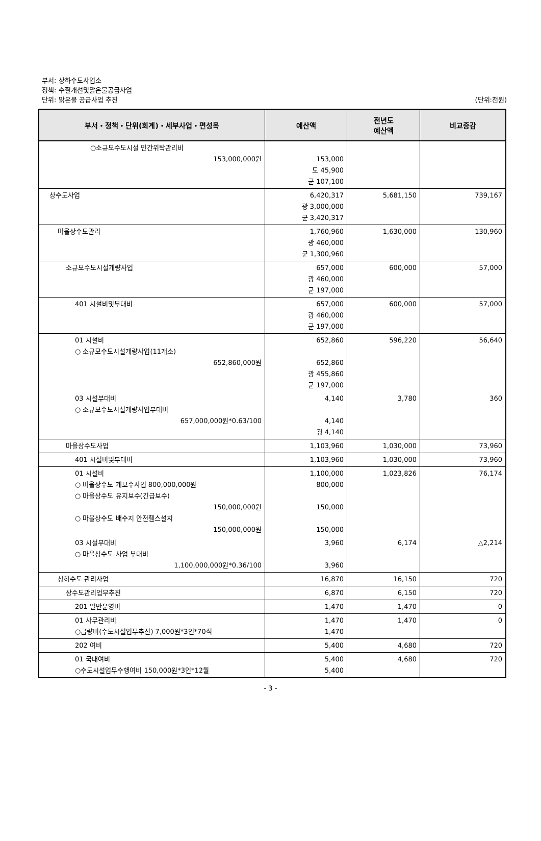부서: 상하수도사업소
정책: 수질개선및맑은물공급사업
단위: 맑은물 공급사업 추진
(단위:천원)
| 부서・정책・단위(회계)・세부사업・편성목 | 예산액 | 전년도 예산액 | 비교증감 |
| --- | --- | --- | --- |
| ○소규모수도시설 민간위탁관리비 153,000,000원 | 153,000 도 45,900 군 107,100 | | |
| 상수도사업 | 6,420,317 광 3,000,000 군 3,420,317 | 5,681,150 | 739,167 |
| 마을상수도관리 | 1,760,960 광 460,000 군 1,300,960 | 1,630,000 | 130,960 |
| 소규모수도시설개량사업 | 657,000 광 460,000 군 197,000 | 600,000 | 57,000 |
| 401 시설비및부대비 | 657,000 광 460,000 군 197,000 | 600,000 | 57,000 |
| 01 시설비 ○ 소규모수도시설개량사업(11개소) 652,860,000원 | 652,860 652,860 광 455,860 군 197,000 | 596,220 | 56,640 |
| 03 시설부대비 ○ 소규모수도시설개량사업부대비 657,000,000원*0.63/100 | 4,140 4,140 광 4,140 | 3,780 | 360 |
| 마을상수도사업 | 1,103,960 | 1,030,000 | 73,960 |
| 401 시설비및부대비 | 1,103,960 | 1,030,000 | 73,960 |
| 01 시설비 ○ 마을상수도 개보수사업 800,000,000원 ○ 마을상수도 유지보수(긴급보수) 150,000,000원 ○ 마을상수도 배수지 안전휀스설치 150,000,000원 | 1,100,000 800,000 150,000 150,000 | 1,023,826 | 76,174 |
| 03 시설부대비 ○ 마을상수도 사업 부대비 1,100,000,000원*0.36/100 | 3,960 3,960 | 6,174 | △2,214 |
| 상하수도 관리사업 | 16,870 | 16,150 | 720 |
| 상수도관리업무추진 | 6,870 | 6,150 | 720 |
| 201 일반운영비 | 1,470 | 1,470 | 0 |
| 01 사무관리비 ○급량비(수도시설업무추진) 7,000원*3인*70식 | 1,470 1,470 | 1,470 | 0 |
| 202 여비 | 5,400 | 4,680 | 720 |
| 01 국내여비 ○수도시설업무수행여비 150,000원*3인*12월 | 5,400 5,400 | 4,680 | 720 |
- 3 -